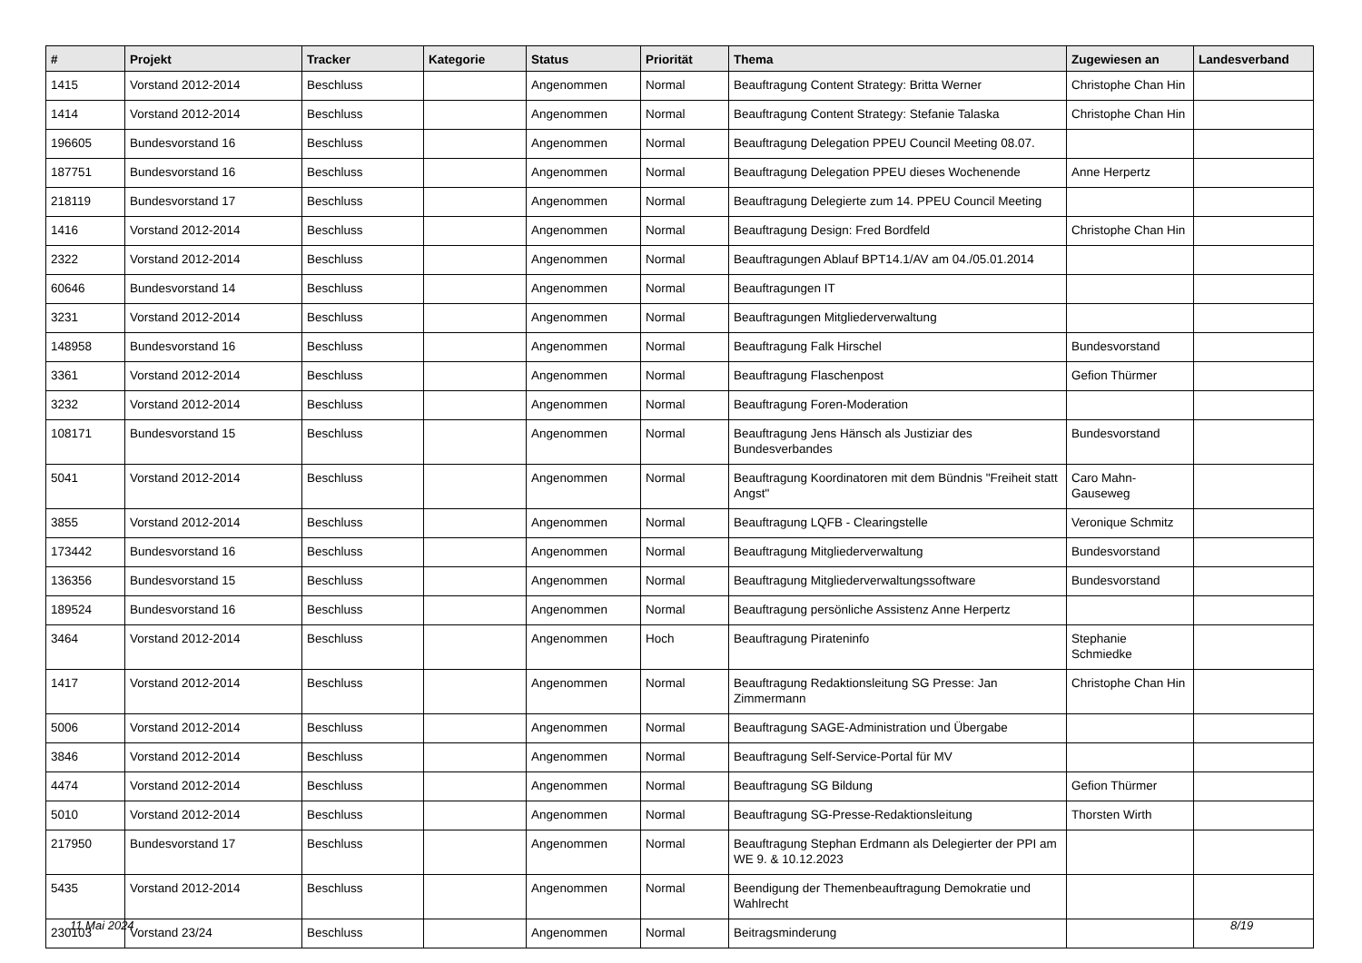| # | Projekt | Tracker | Kategorie | Status | Priorität | Thema | Zugewiesen an | Landesverband |
| --- | --- | --- | --- | --- | --- | --- | --- | --- |
| 1415 | Vorstand 2012-2014 | Beschluss | | Angenommen | Normal | Beauftragung Content Strategy: Britta Werner | Christophe Chan Hin | |
| 1414 | Vorstand 2012-2014 | Beschluss | | Angenommen | Normal | Beauftragung Content Strategy: Stefanie Talaska | Christophe Chan Hin | |
| 196605 | Bundesvorstand 16 | Beschluss | | Angenommen | Normal | Beauftragung Delegation PPEU Council Meeting 08.07. | | |
| 187751 | Bundesvorstand 16 | Beschluss | | Angenommen | Normal | Beauftragung Delegation PPEU dieses Wochenende | Anne Herpertz | |
| 218119 | Bundesvorstand 17 | Beschluss | | Angenommen | Normal | Beauftragung Delegierte zum 14. PPEU Council Meeting | | |
| 1416 | Vorstand 2012-2014 | Beschluss | | Angenommen | Normal | Beauftragung Design: Fred Bordfeld | Christophe Chan Hin | |
| 2322 | Vorstand 2012-2014 | Beschluss | | Angenommen | Normal | Beauftragungen Ablauf BPT14.1/AV am 04./05.01.2014 | | |
| 60646 | Bundesvorstand 14 | Beschluss | | Angenommen | Normal | Beauftragungen IT | | |
| 3231 | Vorstand 2012-2014 | Beschluss | | Angenommen | Normal | Beauftragungen Mitgliederverwaltung | | |
| 148958 | Bundesvorstand 16 | Beschluss | | Angenommen | Normal | Beauftragung Falk Hirschel | Bundesvorstand | |
| 3361 | Vorstand 2012-2014 | Beschluss | | Angenommen | Normal | Beauftragung Flaschenpost | Gefion Thürmer | |
| 3232 | Vorstand 2012-2014 | Beschluss | | Angenommen | Normal | Beauftragung Foren-Moderation | | |
| 108171 | Bundesvorstand 15 | Beschluss | | Angenommen | Normal | Beauftragung Jens Hänsch als Justiziar des Bundesverbandes | Bundesvorstand | |
| 5041 | Vorstand 2012-2014 | Beschluss | | Angenommen | Normal | Beauftragung Koordinatoren mit dem Bündnis "Freiheit statt Angst" | Caro Mahn-Gauseweg | |
| 3855 | Vorstand 2012-2014 | Beschluss | | Angenommen | Normal | Beauftragung LQFB - Clearingstelle | Veronique Schmitz | |
| 173442 | Bundesvorstand 16 | Beschluss | | Angenommen | Normal | Beauftragung Mitgliederverwaltung | Bundesvorstand | |
| 136356 | Bundesvorstand 15 | Beschluss | | Angenommen | Normal | Beauftragung Mitgliederverwaltungssoftware | Bundesvorstand | |
| 189524 | Bundesvorstand 16 | Beschluss | | Angenommen | Normal | Beauftragung persönliche Assistenz Anne Herpertz | | |
| 3464 | Vorstand 2012-2014 | Beschluss | | Angenommen | Hoch | Beauftragung Pirateninfo | Stephanie Schmiedke | |
| 1417 | Vorstand 2012-2014 | Beschluss | | Angenommen | Normal | Beauftragung Redaktionsleitung SG Presse: Jan Zimmermann | Christophe Chan Hin | |
| 5006 | Vorstand 2012-2014 | Beschluss | | Angenommen | Normal | Beauftragung SAGE-Administration und Übergabe | | |
| 3846 | Vorstand 2012-2014 | Beschluss | | Angenommen | Normal | Beauftragung Self-Service-Portal für MV | | |
| 4474 | Vorstand 2012-2014 | Beschluss | | Angenommen | Normal | Beauftragung SG Bildung | Gefion Thürmer | |
| 5010 | Vorstand 2012-2014 | Beschluss | | Angenommen | Normal | Beauftragung SG-Presse-Redaktionsleitung | Thorsten Wirth | |
| 217950 | Bundesvorstand 17 | Beschluss | | Angenommen | Normal | Beauftragung Stephan Erdmann als Delegierter der PPI am WE 9. & 10.12.2023 | | |
| 5435 | Vorstand 2012-2014 | Beschluss | | Angenommen | Normal | Beendigung der Themenbeauftragung Demokratie und Wahlrecht | | |
| 230103 | Vorstand 23/24 | Beschluss | | Angenommen | Normal | Beitragsminderung | | |
11 Mai 2024 8/19